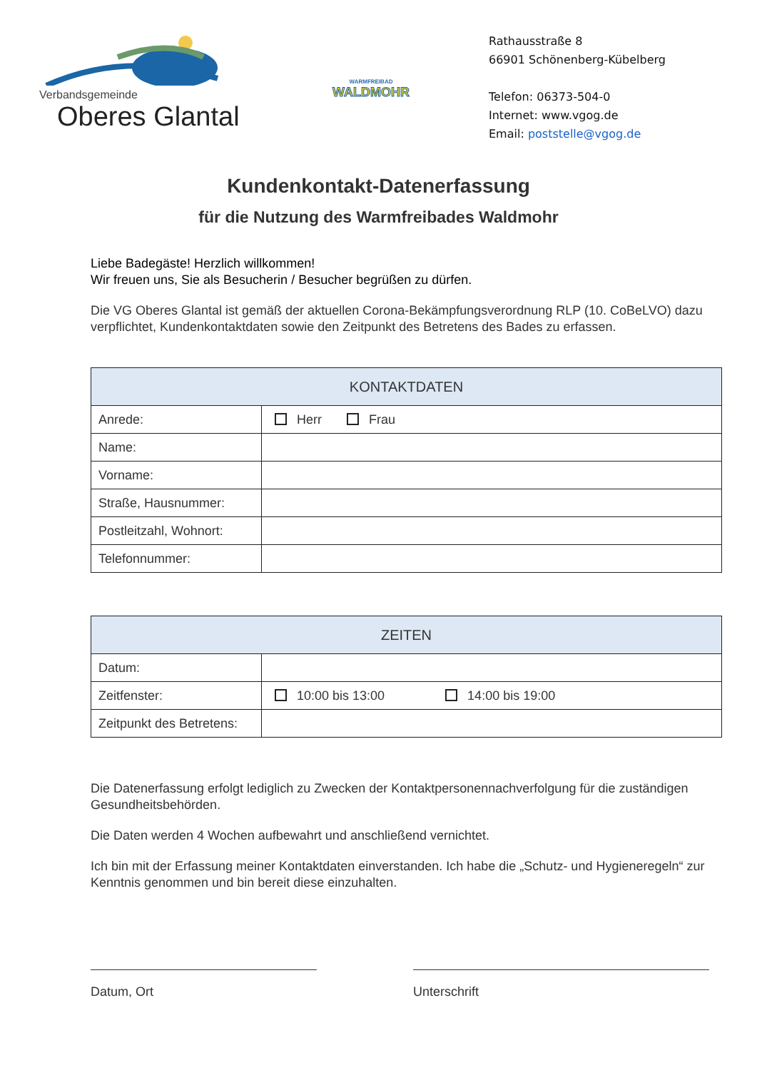Verbandsgemeinde
Oberes Glantal
WARMFREIBAD
WALDMOHR
Rathausstraße 8
66901 Schönenberg-Kübelberg
Telefon: 06373-504-0
Internet: www.vgog.de
Email: poststelle@vgog.de
Kundenkontakt-Datenerfassung
für die Nutzung des Warmfreibades Waldmohr
Liebe Badegäste! Herzlich willkommen!
Wir freuen uns, Sie als Besucherin / Besucher begrüßen zu dürfen.
Die VG Oberes Glantal ist gemäß der aktuellen Corona-Bekämpfungsverordnung RLP (10. CoBeLVO) dazu verpflichtet, Kundenkontaktdaten sowie den Zeitpunkt des Betretens des Bades zu erfassen.
| KONTAKTDATEN | |
| --- | --- |
| Anrede: | Herr Frau |
| Name: | |
| Vorname: | |
| Straße, Hausnummer: | |
| Postleitzahl, Wohnort: | |
| Telefonnummer: | |
| ZEITEN | |
| --- | --- |
| Datum: | |
| Zeitfenster: | 10:00 bis 13:00 14:00 bis 19:00 |
| Zeitpunkt des Betretens: | |
Die Datenerfassung erfolgt lediglich zu Zwecken der Kontaktpersonennachverfolgung für die zuständigen Gesundheitsbehörden.
Die Daten werden 4 Wochen aufbewahrt und anschließend vernichtet.
Ich bin mit der Erfassung meiner Kontaktdaten einverstanden. Ich habe die „Schutz- und Hygieneregeln“ zur Kenntnis genommen und bin bereit diese einzuhalten.
Datum, Ort Unterschrift